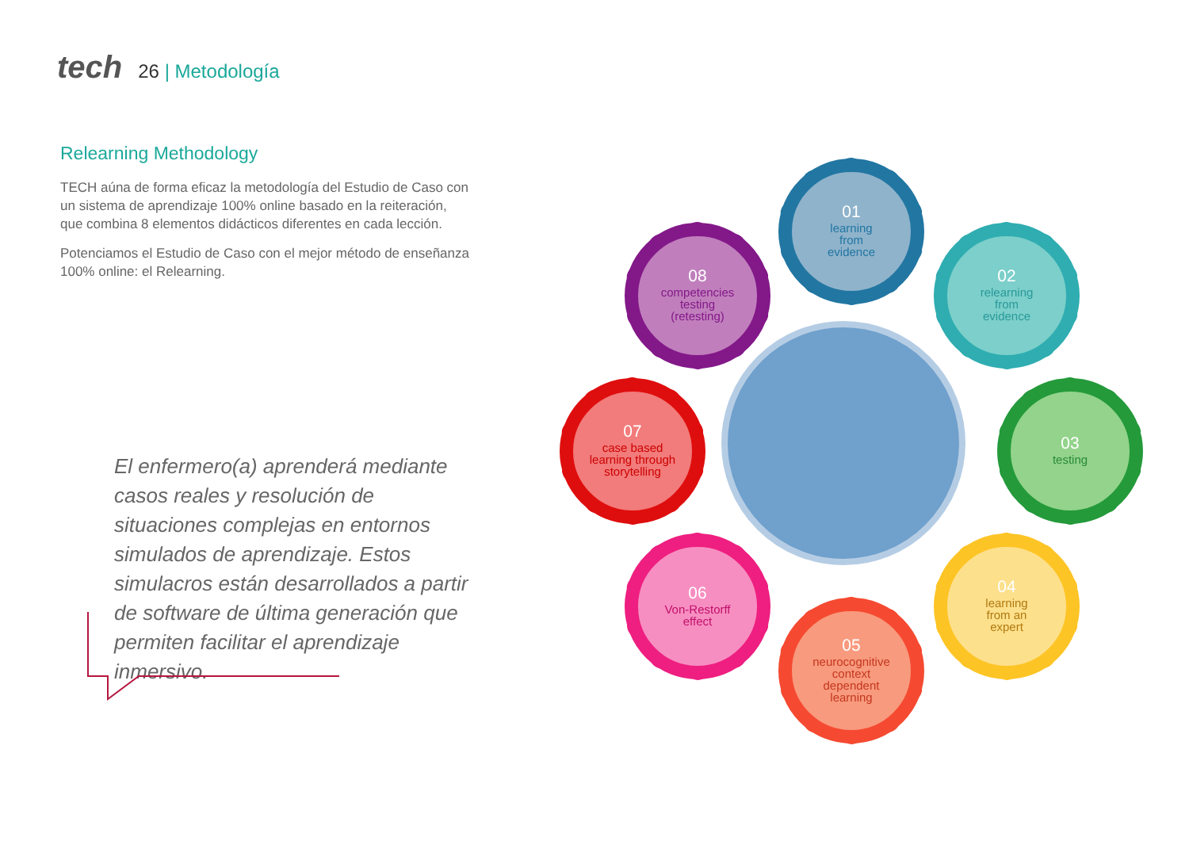tech
26 | Metodología
Relearning Methodology
TECH aúna de forma eficaz la metodología del Estudio de Caso con un sistema de aprendizaje 100% online basado en la reiteración, que combina 8 elementos didácticos diferentes en cada lección.
Potenciamos el Estudio de Caso con el mejor método de enseñanza 100% online: el Relearning.
El enfermero(a) aprenderá mediante casos reales y resolución de situaciones complejas en entornos simulados de aprendizaje. Estos simulacros están desarrollados a partir de software de última generación que permiten facilitar el aprendizaje inmersivo.
01
learning
from
evidence
02
relearning
from
evidence
03
testing
04
learning
from an
expert
05
neurocognitive
context
dependent
learning
06
Von-Restorff
effect
07
case based
learning through
storytelling
08
competencies
testing
(retesting)